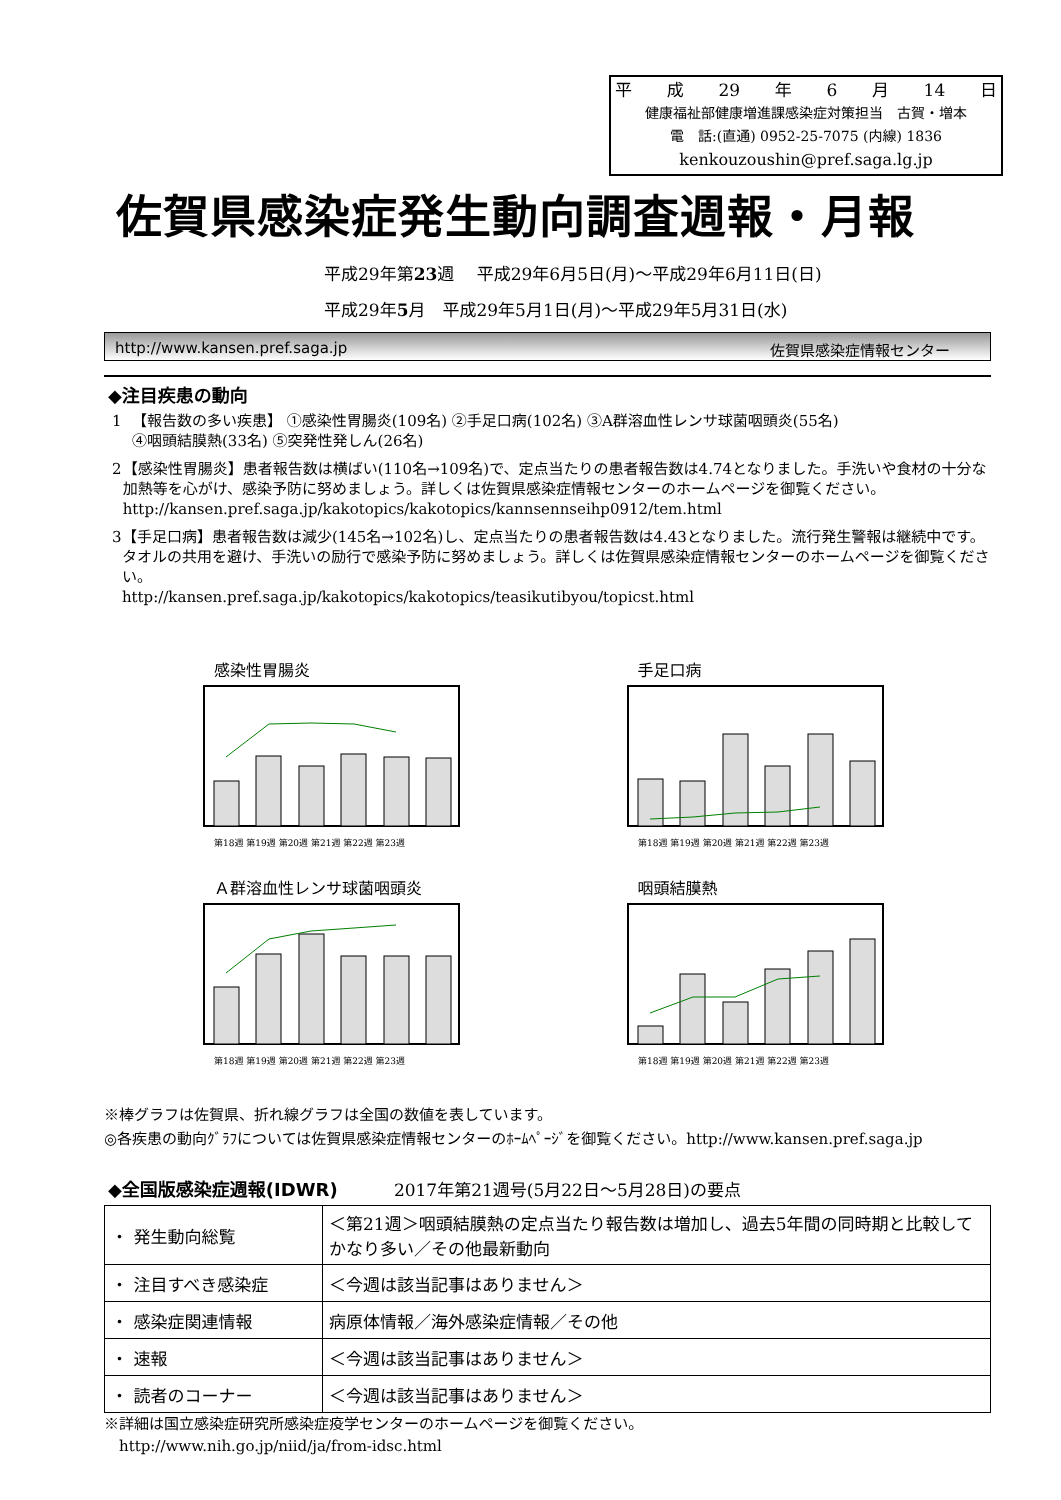平 成 29 年 6 月 14 日
健康福祉部健康増進課感染症対策担当　古賀・増本
電　話:(直通) 0952-25-7075 (内線) 1836
kenkouzoushin@pref.saga.lg.jp
佐賀県感染症発生動向調査週報・月報
平成29年第23週　 平成29年6月5日(月)～平成29年6月11日(日)
平成29年5月　平成29年5月1日(月)～平成29年5月31日(水)
http://www.kansen.pref.saga.jp 佐賀県感染症情報センター
◆注目疾患の動向
1 【報告数の多い疾患】 ①感染性胃腸炎(109名) ②手足口病(102名) ③A群溶血性レンサ球菌咽頭炎(55名)
④咽頭結膜熱(33名) ⑤突発性発しん(26名)
2 【感染性胃腸炎】患者報告数は横ばい(110名→109名)で、定点当たりの患者報告数は4.74となりました。手洗いや食材の十分な加熱等を心がけ、感染予防に努めましょう。詳しくは佐賀県感染症情報センターのホームページを御覧ください。
http://kansen.pref.saga.jp/kakotopics/kakotopics/kannsennseihp0912/tem.html
3 【手足口病】患者報告数は減少(145名→102名)し、定点当たりの患者報告数は4.43となりました。流行発生警報は継続中です。タオルの共用を避け、手洗いの励行で感染予防に努めましょう。詳しくは佐賀県感染症情報センターのホームページを御覧ください。
http://kansen.pref.saga.jp/kakotopics/kakotopics/teasikutibyou/topicst.html
感染性胃腸炎
第18週 第19週 第20週 第21週 第22週 第23週
手足口病
第18週 第19週 第20週 第21週 第22週 第23週
Ａ群溶血性レンサ球菌咽頭炎
第18週 第19週 第20週 第21週 第22週 第23週
咽頭結膜熱
第18週 第19週 第20週 第21週 第22週 第23週
※棒グラフは佐賀県、折れ線グラフは全国の数値を表しています。
◎各疾患の動向ｸﾞﾗﾌについては佐賀県感染症情報センターのﾎｰﾑﾍﾟｰｼﾞを御覧ください。http://www.kansen.pref.saga.jp
◆全国版感染症週報(IDWR) 2017年第21週号(5月22日～5月28日)の要点
| ・ 発生動向総覧 | ＜第21週＞咽頭結膜熱の定点当たり報告数は増加し、過去5年間の同時期と比較してかなり多い／その他最新動向 |
| ・ 注目すべき感染症 | ＜今週は該当記事はありません＞ |
| ・ 感染症関連情報 | 病原体情報／海外感染症情報／その他 |
| ・ 速報 | ＜今週は該当記事はありません＞ |
| ・ 読者のコーナー | ＜今週は該当記事はありません＞ |
※詳細は国立感染症研究所感染症疫学センターのホームページを御覧ください。
　http://www.nih.go.jp/niid/ja/from-idsc.html